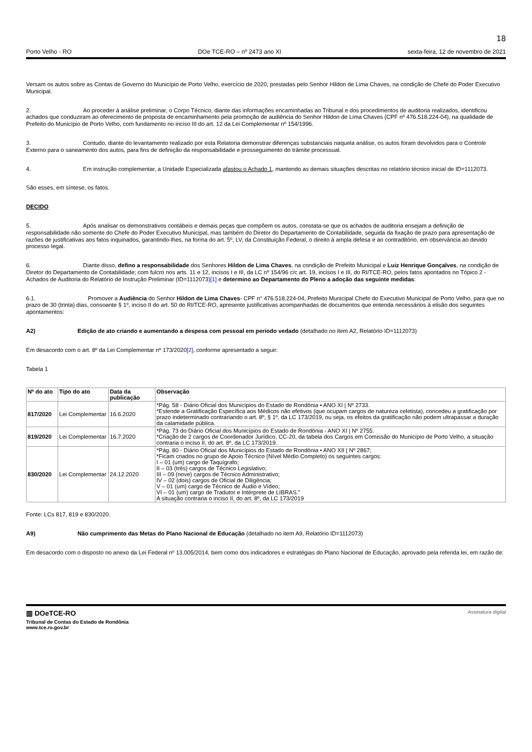18
Porto Velho - RO DOe TCE-RO – nº 2473 ano XI sexta-feira, 12 de novembro de 2021
Versam os autos sobre as Contas de Governo do Município de Porto Velho, exercício de 2020, prestadas pelo Senhor Hildon de Lima Chaves, na condição de Chefe do Poder Executivo Municipal.
2. Ao proceder à análise preliminar, o Corpo Técnico, diante das informações encaminhadas ao Tribunal e dos procedimentos de auditoria realizados, identificou achados que conduziram ao oferecimento de proposta de encaminhamento pela promoção de audiência do Senhor Hildon de Lima Chaves (CPF nº 476.518.224-04), na qualidade de Prefeito do Município de Porto Velho, com fundamento no inciso III do art. 12 da Lei Complementar nº 154/1996.
3. Contudo, diante do levantamento realizado por esta Relatoria demonstrar diferenças substanciais naquela análise, os autos foram devolvidos para o Controle Externo para o saneamento dos autos, para fins de definição da responsabilidade e prosseguimento do trâmite processual.
4. Em instrução complementar, a Unidade Especializada afastou o Achado 1, mantendo as demais situações descritas no relatório técnico inicial de ID=1112073.
São esses, em síntese, os fatos.
DECIDO
5. Após analisar os demonstrativos contábeis e demais peças que compõem os autos, constata-se que os achados de auditoria ensejam a definição de responsabilidade não somente do Chefe do Poder Executivo Municipal, mas também do Diretor do Departamento de Contabilidade, seguida da fixação de prazo para apresentação de razões de justificativas aos fatos inquinados, garantindo-lhes, na forma do art. 5º, LV, da Constituição Federal, o direito à ampla defesa e ao contraditório, em observância ao devido processo legal.
6. Diante disso, defino a responsabilidade dos Senhores Hildon de Lima Chaves, na condição de Prefeito Municipal e Luiz Henrique Gonçalves, na condição de Diretor do Departamento de Contabilidade; com fulcro nos arts. 11 e 12, incisos I e III, da LC nº 154/96 c/c art. 19, incisos I e III, do RI/TCE-RO, pelos fatos apontados no Tópico 2 - Achados de Auditoria do Relatório de Instrução Preliminar (ID=1112073)[1] e determino ao Departamento do Pleno a adoção das seguinte medidas:
6.1. Promover a Audiência do Senhor Hildon de Lima Chaves- CPF n° 476.518.224-04, Prefeito Municipal Chefe do Executivo Municipal de Porto Velho, para que no prazo de 30 (trinta) dias, consoante § 1º, inciso II do art. 50 do RI/TCE-RO, apresente justificativas acompanhadas de documentos que entenda necessários à elisão dos seguintes apontamentos:
A2) Edição de ato criando e aumentando a despesa com pessoal em período vedado (detalhado no item A2, Relatório ID=1112073)
Em desacordo com o art. 8º da Lei Complementar nº 173/2020[2], conforme apresentado a seguir:
Tabela 1
| Nº do ato | Tipo do ato | Data da publicação | Observação |
| --- | --- | --- | --- |
| 817/2020 | Lei Complementar | 16.6.2020 | *Pág. 58 - Diário Oficial dos Municípios do Estado de Rondônia • ANO XI / Nº 2733. *Estende a Gratificação Específica aos Médicos não efetivos (que ocupam cargos de natureza celetista), concedeu a gratificação por prazo indeterminado contrariando o art. 8º, § 1º, da LC 173/2019, ou seja, os efeitos da gratificação não podem ultrapassar a duração da calamidade pública. |
| 819/2020 | Lei Complementar | 16.7.2020 | *Pág. 73 do Diário Oficial dos Municípios do Estado de Rondônia - ANO XI / Nº 2755. *Criação de 2 cargos de Coordenador Jurídico, CC-20, da tabela dos Cargos em Comissão do Município de Porto Velho, a situação contraria o inciso II, do art. 8º, da LC 173/2019. |
| 830/2020 | Lei Complementar | 24.12.2020 | *Pág. 80 - Diário Oficial dos Municípios do Estado de Rondônia • ANO XII / Nº 2867; *Ficam criados no grupo de Apoio Técnico (Nível Médio Completo) os seguintes cargos: I – 01 (um) cargo de Taquígrafo; II – 03 (três) cargos de Técnico Legislativo; III – 09 (nove) cargos de Técnico Administrativo; IV – 02 (dois) cargos de Oficial de Diligência; V – 01 (um) cargo de Técnico de Áudio e Vídeo; VI – 01 (um) cargo de Tradutor e Intérprete de LIBRAS.” A situação contraria o inciso II, do art. 8º, da LC 173/2019 |
Fonte: LCs 817, 819 e 830/2020.
A9) Não cumprimento das Metas do Plano Nacional de Educação (detalhado no item A9, Relatório ID=1112073)
Em desacordo com o disposto no anexo da Lei Federal nº 13.005/2014, bem como dos indicadores e estratégias do Plano Nacional de Educação, aprovado pela referida lei, em razão de:
▥ DOeTCE-RO
Tribunal de Contas do Estado de Rondônia
www.tce.ro.gov.br
Assinatura digital